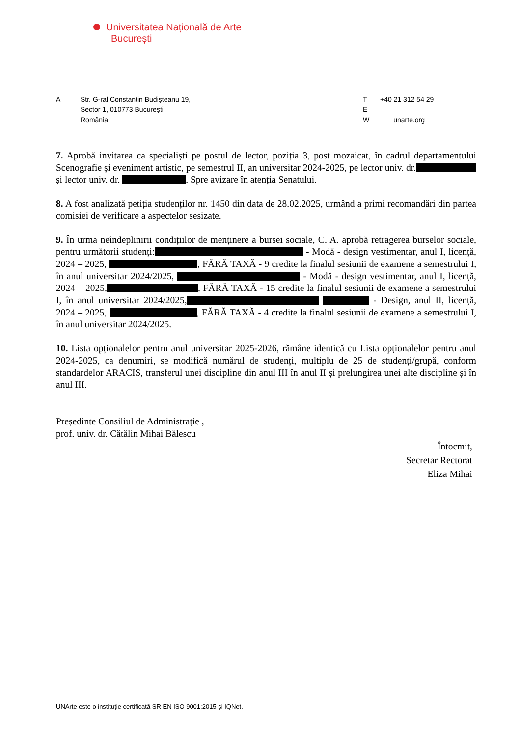Universitatea Națională de Arte
București
A Str. G-ral Constantin Budișteanu 19,
Sector 1, 010773 București
România
T
E
W
+40 21 312 54 29
unarte.org
7. Aprobă invitarea ca specialiști pe postul de lector, poziția 3, post mozaicat, în cadrul departamentului Scenografie și eveniment artistic, pe semestrul II, an universitar 2024-2025, pe lector univ. dr. și lector univ. dr. . Spre avizare în atenția Senatului.
8. A fost analizată petiția studenților nr. 1450 din data de 28.02.2025, urmând a primi recomandări din partea comisiei de verificare a aspectelor sesizate.
9. În urma neîndeplinirii condițiilor de menținere a bursei sociale, C. A. aprobă retragerea burselor sociale, pentru următorii studenți: - Modă - design vestimentar, anul I, licență, 2024 – 2025, , FĂRĂ TAXĂ - 9 credite la finalul sesiunii de examene a semestrului I, în anul universitar 2024/2025, - Modă - design vestimentar, anul I, licență, 2024 – 2025, , FĂRĂ TAXĂ - 15 credite la finalul sesiunii de examene a semestrului I, în anul universitar 2024/2025, - Design, anul II, licență, 2024 – 2025, , FĂRĂ TAXĂ - 4 credite la finalul sesiunii de examene a semestrului I, în anul universitar 2024/2025.
10. Lista opționalelor pentru anul universitar 2025-2026, rămâne identică cu Lista opționalelor pentru anul 2024-2025, ca denumiri, se modifică numărul de studenți, multiplu de 25 de studenți/grupă, conform standardelor ARACIS, transferul unei discipline din anul III în anul II și prelungirea unei alte discipline și în anul III.
Președinte Consiliul de Administrație ,
prof. univ. dr. Cătălin Mihai Bălescu
Întocmit,
Secretar Rectorat
Eliza Mihai
UNArte este o instituție certificată SR EN ISO 9001:2015 și IQNet.